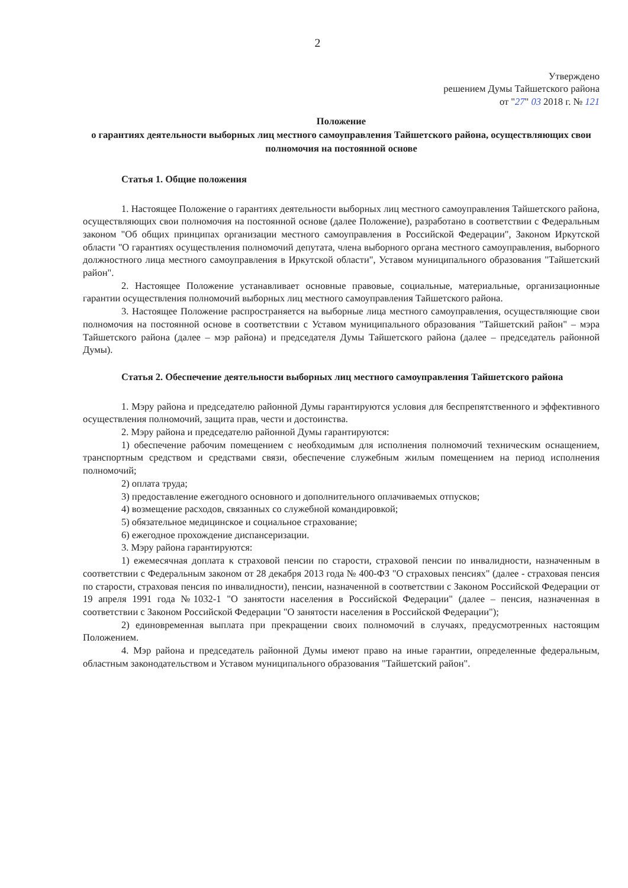2
Утверждено
решением Думы Тайшетского района
от "27" 03 2018 г. № 121
Положение
о гарантиях деятельности выборных лиц местного самоуправления Тайшетского района, осуществляющих свои полномочия на постоянной основе
Статья 1. Общие положения
1. Настоящее Положение о гарантиях деятельности выборных лиц местного самоуправления Тайшетского района, осуществляющих свои полномочия на постоянной основе (далее Положение), разработано в соответствии с Федеральным законом "Об общих принципах организации местного самоуправления в Российской Федерации", Законом Иркутской области "О гарантиях осуществления полномочий депутата, члена выборного органа местного самоуправления, выборного должностного лица местного самоуправления в Иркутской области", Уставом муниципального образования "Тайшетский район".
2. Настоящее Положение устанавливает основные правовые, социальные, материальные, организационные гарантии осуществления полномочий выборных лиц местного самоуправления Тайшетского района.
3. Настоящее Положение распространяется на выборные лица местного самоуправления, осуществляющие свои полномочия на постоянной основе в соответствии с Уставом муниципального образования "Тайшетский район" – мэра Тайшетского района (далее – мэр района) и председателя Думы Тайшетского района (далее – председатель районной Думы).
Статья 2. Обеспечение деятельности выборных лиц местного самоуправления Тайшетского района
1. Мэру района и председателю районной Думы гарантируются условия для беспрепятственного и эффективного осуществления полномочий, защита прав, чести и достоинства.
2. Мэру района и председателю районной Думы гарантируются:
1) обеспечение рабочим помещением с необходимым для исполнения полномочий техническим оснащением, транспортным средством и средствами связи, обеспечение служебным жилым помещением на период исполнения полномочий;
2) оплата труда;
3) предоставление ежегодного основного и дополнительного оплачиваемых отпусков;
4) возмещение расходов, связанных со служебной командировкой;
5) обязательное медицинское и социальное страхование;
6) ежегодное прохождение диспансеризации.
3. Мэру района гарантируются:
1) ежемесячная доплата к страховой пенсии по старости, страховой пенсии по инвалидности, назначенным в соответствии с Федеральным законом от 28 декабря 2013 года № 400-ФЗ "О страховых пенсиях" (далее - страховая пенсия по старости, страховая пенсия по инвалидности), пенсии, назначенной в соответствии с Законом Российской Федерации от 19 апреля 1991 года №1032-1 "О занятости населения в Российской Федерации" (далее – пенсия, назначенная в соответствии с Законом Российской Федерации "О занятости населения в Российской Федерации");
2) единовременная выплата при прекращении своих полномочий в случаях, предусмотренных настоящим Положением.
4. Мэр района и председатель районной Думы имеют право на иные гарантии, определенные федеральным, областным законодательством и Уставом муниципального образования "Тайшетский район".